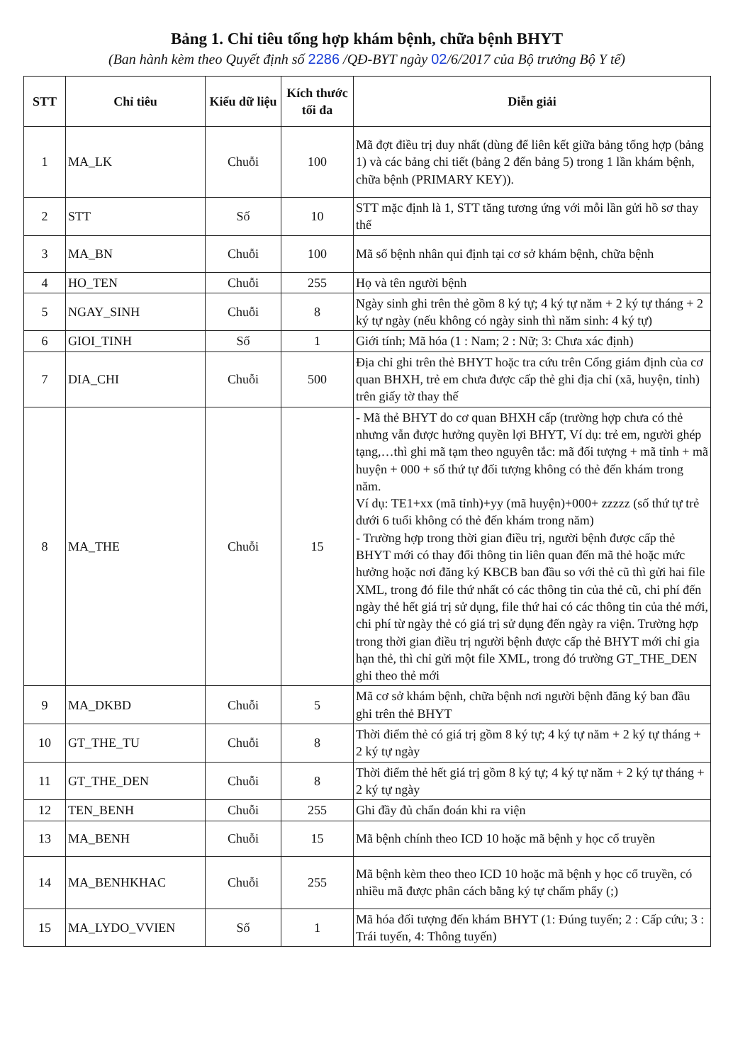Bảng 1. Chỉ tiêu tổng hợp khám bệnh, chữa bệnh BHYT
(Ban hành kèm theo Quyết định số 2286 /QĐ-BYT ngày 02/6/2017 của Bộ trưởng Bộ Y tế)
| STT | Chỉ tiêu | Kiểu dữ liệu | Kích thước tối đa | Diễn giải |
| --- | --- | --- | --- | --- |
| 1 | MA_LK | Chuỗi | 100 | Mã đợt điều trị duy nhất (dùng để liên kết giữa bảng tổng hợp (bảng 1) và các bảng chi tiết (bảng 2 đến bảng 5) trong 1 lần khám bệnh, chữa bệnh (PRIMARY KEY)). |
| 2 | STT | Số | 10 | STT mặc định là 1, STT tăng tương ứng với mỗi lần gửi hồ sơ thay thế |
| 3 | MA_BN | Chuỗi | 100 | Mã số bệnh nhân qui định tại cơ sở khám bệnh, chữa bệnh |
| 4 | HO_TEN | Chuỗi | 255 | Họ và tên người bệnh |
| 5 | NGAY_SINH | Chuỗi | 8 | Ngày sinh ghi trên thẻ gồm 8 ký tự; 4 ký tự năm + 2 ký tự tháng + 2 ký tự ngày (nếu không có ngày sinh thì năm sinh: 4 ký tự) |
| 6 | GIOI_TINH | Số | 1 | Giới tính; Mã hóa (1 : Nam; 2 : Nữ; 3: Chưa xác định) |
| 7 | DIA_CHI | Chuỗi | 500 | Địa chỉ ghi trên thẻ BHYT hoặc tra cứu trên Cổng giám định của cơ quan BHXH, trẻ em chưa được cấp thẻ ghi địa chỉ (xã, huyện, tỉnh) trên giấy tờ thay thế |
| 8 | MA_THE | Chuỗi | 15 | - Mã thẻ BHYT do cơ quan BHXH cấp (trường hợp chưa có thẻ nhưng vẫn được hưởng quyền lợi BHYT, Ví dụ: trẻ em, người ghép tạng,…thì ghi mã tạm theo nguyên tắc: mã đối tượng + mã tỉnh + mã huyện + 000 + số thứ tự đối tượng không có thẻ đến khám trong năm. Ví dụ: TE1+xx (mã tỉnh)+yy (mã huyện)+000+ zzzzz (số thứ tự trẻ dưới 6 tuổi không có thẻ đến khám trong năm) - Trường hợp trong thời gian điều trị, người bệnh được cấp thẻ BHYT mới có thay đổi thông tin liên quan đến mã thẻ hoặc mức hưởng hoặc nơi đăng ký KBCB ban đầu so với thẻ cũ thì gửi hai file XML, trong đó file thứ nhất có các thông tin của thẻ cũ, chi phí đến ngày thẻ hết giá trị sử dụng, file thứ hai có các thông tin của thẻ mới, chi phí từ ngày thẻ có giá trị sử dụng đến ngày ra viện. Trường hợp trong thời gian điều trị người bệnh được cấp thẻ BHYT mới chỉ gia hạn thẻ, thì chỉ gửi một file XML, trong đó trường GT_THE_DEN ghi theo thẻ mới |
| 9 | MA_DKBD | Chuỗi | 5 | Mã cơ sở khám bệnh, chữa bệnh nơi người bệnh đăng ký ban đầu ghi trên thẻ BHYT |
| 10 | GT_THE_TU | Chuỗi | 8 | Thời điểm thẻ có giá trị gồm 8 ký tự; 4 ký tự năm + 2 ký tự tháng + 2 ký tự ngày |
| 11 | GT_THE_DEN | Chuỗi | 8 | Thời điểm thẻ hết giá trị gồm 8 ký tự; 4 ký tự năm + 2 ký tự tháng + 2 ký tự ngày |
| 12 | TEN_BENH | Chuỗi | 255 | Ghi đầy đủ chẩn đoán khi ra viện |
| 13 | MA_BENH | Chuỗi | 15 | Mã bệnh chính theo ICD 10 hoặc mã bệnh y học cổ truyền |
| 14 | MA_BENHKHAC | Chuỗi | 255 | Mã bệnh kèm theo theo ICD 10 hoặc mã bệnh y học cổ truyền, có nhiều mã được phân cách bằng ký tự chấm phẩy (;) |
| 15 | MA_LYDO_VVIEN | Số | 1 | Mã hóa đối tượng đến khám BHYT (1: Đúng tuyến; 2 : Cấp cứu; 3 : Trái tuyến, 4: Thông tuyến) |